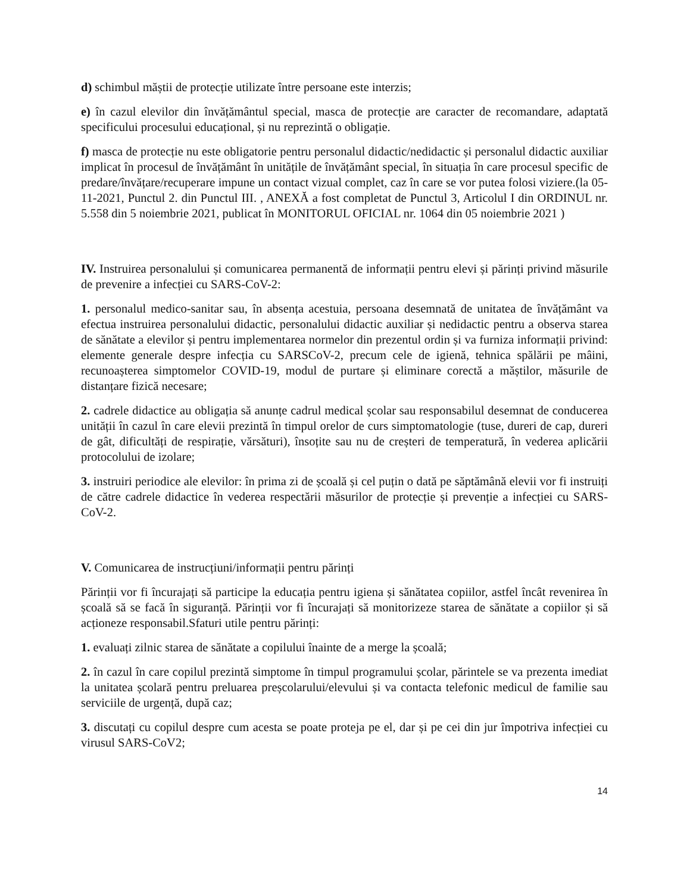d) schimbul măștii de protecție utilizate între persoane este interzis;
e) în cazul elevilor din învățământul special, masca de protecție are caracter de recomandare, adaptată specificului procesului educațional, și nu reprezintă o obligație.
f) masca de protecție nu este obligatorie pentru personalul didactic/nedidactic și personalul didactic auxiliar implicat în procesul de învățământ în unitățile de învățământ special, în situația în care procesul specific de predare/învățare/recuperare impune un contact vizual complet, caz în care se vor putea folosi viziere.(la 05-11-2021, Punctul 2. din Punctul III. , ANEXĂ a fost completat de Punctul 3, Articolul I din ORDINUL nr. 5.558 din 5 noiembrie 2021, publicat în MONITORUL OFICIAL nr. 1064 din 05 noiembrie 2021 )
IV. Instruirea personalului și comunicarea permanentă de informații pentru elevi și părinți privind măsurile de prevenire a infecției cu SARS-CoV-2:
1. personalul medico-sanitar sau, în absența acestuia, persoana desemnată de unitatea de învățământ va efectua instruirea personalului didactic, personalului didactic auxiliar și nedidactic pentru a observa starea de sănătate a elevilor și pentru implementarea normelor din prezentul ordin și va furniza informații privind: elemente generale despre infecția cu SARSCoV-2, precum cele de igienă, tehnica spălării pe mâini, recunoașterea simptomelor COVID-19, modul de purtare și eliminare corectă a măștilor, măsurile de distanțare fizică necesare;
2. cadrele didactice au obligația să anunțe cadrul medical școlar sau responsabilul desemnat de conducerea unității în cazul în care elevii prezintă în timpul orelor de curs simptomatologie (tuse, dureri de cap, dureri de gât, dificultăți de respirație, vărsături), însoțite sau nu de creșteri de temperatură, în vederea aplicării protocolului de izolare;
3. instruiri periodice ale elevilor: în prima zi de școală și cel puțin o dată pe săptămână elevii vor fi instruiți de către cadrele didactice în vederea respectării măsurilor de protecție și prevenție a infecției cu SARS-CoV-2.
V. Comunicarea de instrucțiuni/informații pentru părinți
Părinții vor fi încurajați să participe la educația pentru igiena și sănătatea copiilor, astfel încât revenirea în școală să se facă în siguranță. Părinții vor fi încurajați să monitorizeze starea de sănătate a copiilor și să acționeze responsabil.Sfaturi utile pentru părinți:
1. evaluați zilnic starea de sănătate a copilului înainte de a merge la școală;
2. în cazul în care copilul prezintă simptome în timpul programului școlar, părintele se va prezenta imediat la unitatea școlară pentru preluarea preșcolarului/elevului și va contacta telefonic medicul de familie sau serviciile de urgență, după caz;
3. discutați cu copilul despre cum acesta se poate proteja pe el, dar și pe cei din jur împotriva infecției cu virusul SARS-CoV2;
14